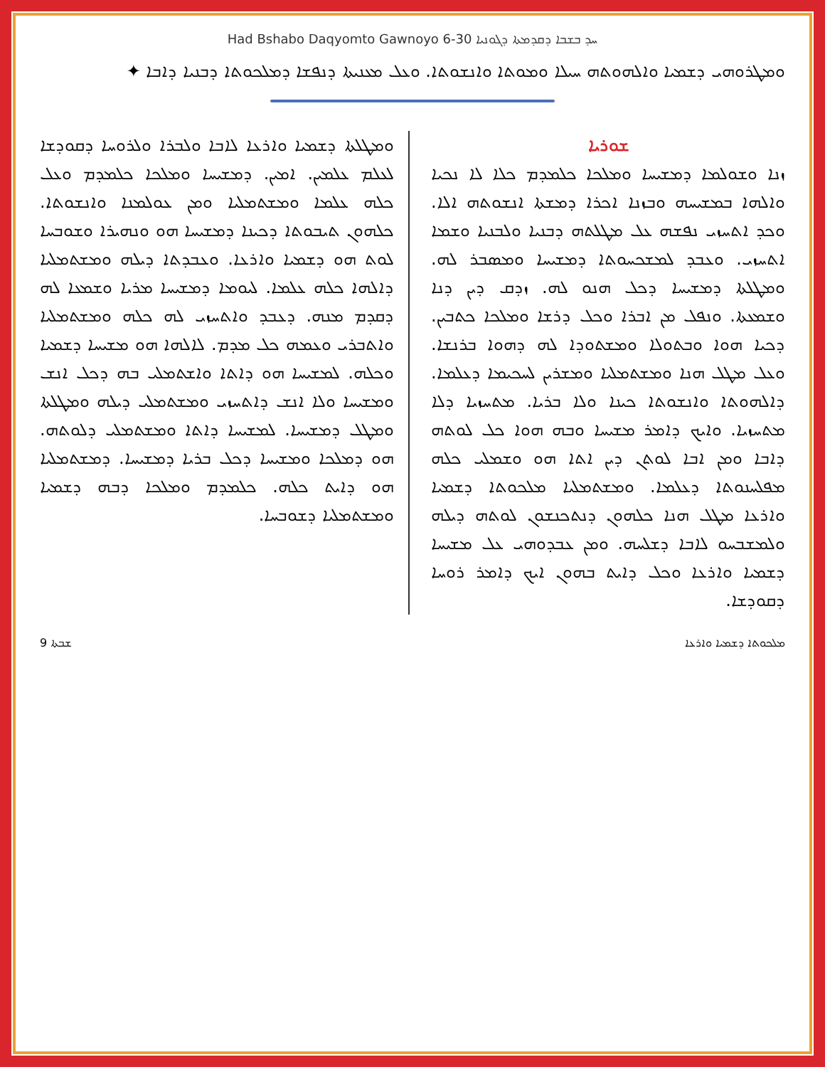Had Bshabo Daqyomto Gawnoyo 6-30 ܚܕ ܒܫܒܐ ܕܩܕܡܬܐ ܕܓܘܢܝܐ
ܘܡܛܪܘܗܝ ܕܫܡܝܐ ܘܐܠܗܘܬܗ ܚܝܠܐ ܘܡܘܬܐ ܘܐܢܫܘܬܐ. ܘܥܠ ܡܥܢܝܬܐ ܕܢܦܫܐ ܕܡܠܟܘܬܐ ܕܒܢܝܐ ܕܐܒܐ ✦
ܫܘܪܝܐ
ܙܢܐ ܘܫܘܠܡܐ ܕܡܫܝܚܐ ܘܡܠܟܐ ܟܠܡܕܡ ܟܠܐ ܠܐ ܢܟܝܐ ܘܐܠܗܐ ܒܡܫܝܚܗ ܘܒܙܢܐ ܐܟܪܐ ܕܡܫܬܐ ܐܢܫܘܬܗ ܐܠܐ. ܘܟܕ ܐܬܚܙܝ ܢܦܫܗ ܥܠ ܡܛܠܬܗ ܕܒܢܝܐ ܘܠܒܢܝܐ ܘܫܡܐ ܐܬܚܙܝ. ܘܥܒܕ ܠܡܫܟܚܘܬܐ ܕܡܫܝܚܐ ܘܡܣܒܪ ܠܗ. ܘܡܛܠܬܐ ܕܡܫܝܚܐ ܕܟܠ ܗܢܘ ܠܗ. ܙܕܩ ܕܝܢ ܕܢܐ ܘܫܡܥܬܐ. ܘܢܦܠ ܡܢ ܐܒܪܐ ܘܟܠ ܕܪܫܐ ܘܡܠܟܐ ܟܬܒܝܢ. ܕܟܝܐ ܗܘܐ ܘܒܬܘܠܐ ܘܡܫܬܘܕܐ ܠܗ ܕܗܘܐ ܒܪܢܫܐ. ܘܥܠ ܡܛܠ ܗܢܐ ܘܡܫܬܡܠܝܐ ܘܡܫܪܝܢ ܠܚܟܝܡܐ ܕܥܠܡܐ. ܕܐܠܗܘܬܐ ܘܐܢܫܘܬܐ ܟܝܢܐ ܘܠܐ ܒܪܝܐ. ܡܬܚܙܝܐ ܕܠܐ ܡܬܚܙܝܐ. ܘܐܝܟ ܕܐܡܪ ܡܫܝܚܐ ܘܒܗ ܗܘܐ ܟܠ ܠܘܬܗ ܕܐܒܐ ܘܡܢ ܐܒܐ ܠܘܬܢ ܕܝܢ ܐܬܐ ܗܘ ܘܫܡܠܝ ܟܠܗ ܡܦܠܚܢܘܬܐ ܕܥܠܡܐ. ܘܡܫܬܡܠܝܐ ܡܠܟܘܬܐ ܕܫܡܝܐ ܘܐܪܥܐ ܡܛܠ ܗܢܐ ܟܠܗܘܢ ܕܢܬܟܢܫܘܢ ܠܘܬܗ ܕܝܠܗ ܘܠܡܫܒܚܘ ܠܐܒܐ ܕܫܠܚܗ. ܘܡܢ ܥܒܕܘܗܝ ܥܠ ܡܫܝܚܐ ܕܫܡܝܐ ܘܐܪܥܐ ܘܟܠ ܕܐܝܬ ܒܗܘܢ ܐܝܟ ܕܐܡܪ ܪܘܚܐ ܕܩܘܕܫܐ.
ܘܡܛܠܬܐ ܕܫܡܝܐ ܘܐܪܥܐ ܠܐܒܐ ܘܠܒܪܐ ܘܠܪܘܚܐ ܕܩܘܕܫܐ ܠܥܠܡ ܥܠܡܝܢ. ܐܡܝܢ. ܕܡܫܝܚܐ ܘܡܠܟܐ ܟܠܡܕܡ ܘܥܠ ܟܠܗ ܥܠܡܐ ܘܡܫܬܡܠܝܐ ܘܡܢ ܥܘܠܡܢܐ ܘܐܢܫܘܬܐ. ܟܠܗܘܢ ܬܝܒܘܬܐ ܕܟܝܢܐ ܕܡܫܝܚܐ ܗܘ ܘܢܗܝܪܐ ܘܫܘܒܚܐ ܠܘܬ ܗܘ ܕܫܡܝܐ ܘܐܪܥܐ. ܘܥܒܕܬܐ ܕܝܠܗ ܘܡܫܬܡܠܝܐ ܕܐܠܗܐ ܟܠܗ ܥܠܡܐ. ܠܝܘܡܐ ܕܡܫܝܚܐ ܡܪܝܐ ܘܫܡܥܐ ܠܗ ܕܩܕܡ ܡܢܗ. ܕܥܒܕ ܘܐܬܚܙܝ ܠܗ ܟܠܗ ܘܡܫܬܡܠܝܐ ܘܐܬܒܪܝ ܘܥܡܗ ܟܠ ܡܕܡ. ܠܐܠܗܐ ܗܘ ܡܫܝܚܐ ܕܫܡܝܐ ܘܟܠܗ. ܠܡܫܝܚܐ ܗܘ ܕܐܬܐ ܘܐܫܬܡܠܝ ܒܗ ܕܟܠ ܐܢܫ ܘܡܫܝܚܐ ܘܠܐ ܐܢܫ ܕܐܬܚܙܝ ܘܡܫܬܡܠܝ ܕܝܠܗ ܘܡܛܠܬܐ ܘܡܛܠ ܕܡܫܝܚܐ. ܠܡܫܝܚܐ ܕܐܬܐ ܘܡܫܬܡܠܝ ܕܠܘܬܗ. ܗܘ ܕܡܠܟܐ ܘܡܫܝܚܐ ܕܟܠ ܒܪܝܐ ܕܡܫܝܚܐ. ܕܡܫܬܡܠܝܐ ܗܘ ܕܐܝܬ ܟܠܗ. ܟܠܡܕܡ ܘܡܠܟܐ ܕܒܗ ܕܫܡܝܐ ܘܡܫܬܡܠܝܐ ܕܫܘܒܚܐ.
ܫܒܬܐ 9 ܡܠܟܘܬܐ ܕܫܡܝܐ ܘܐܪܥܐ